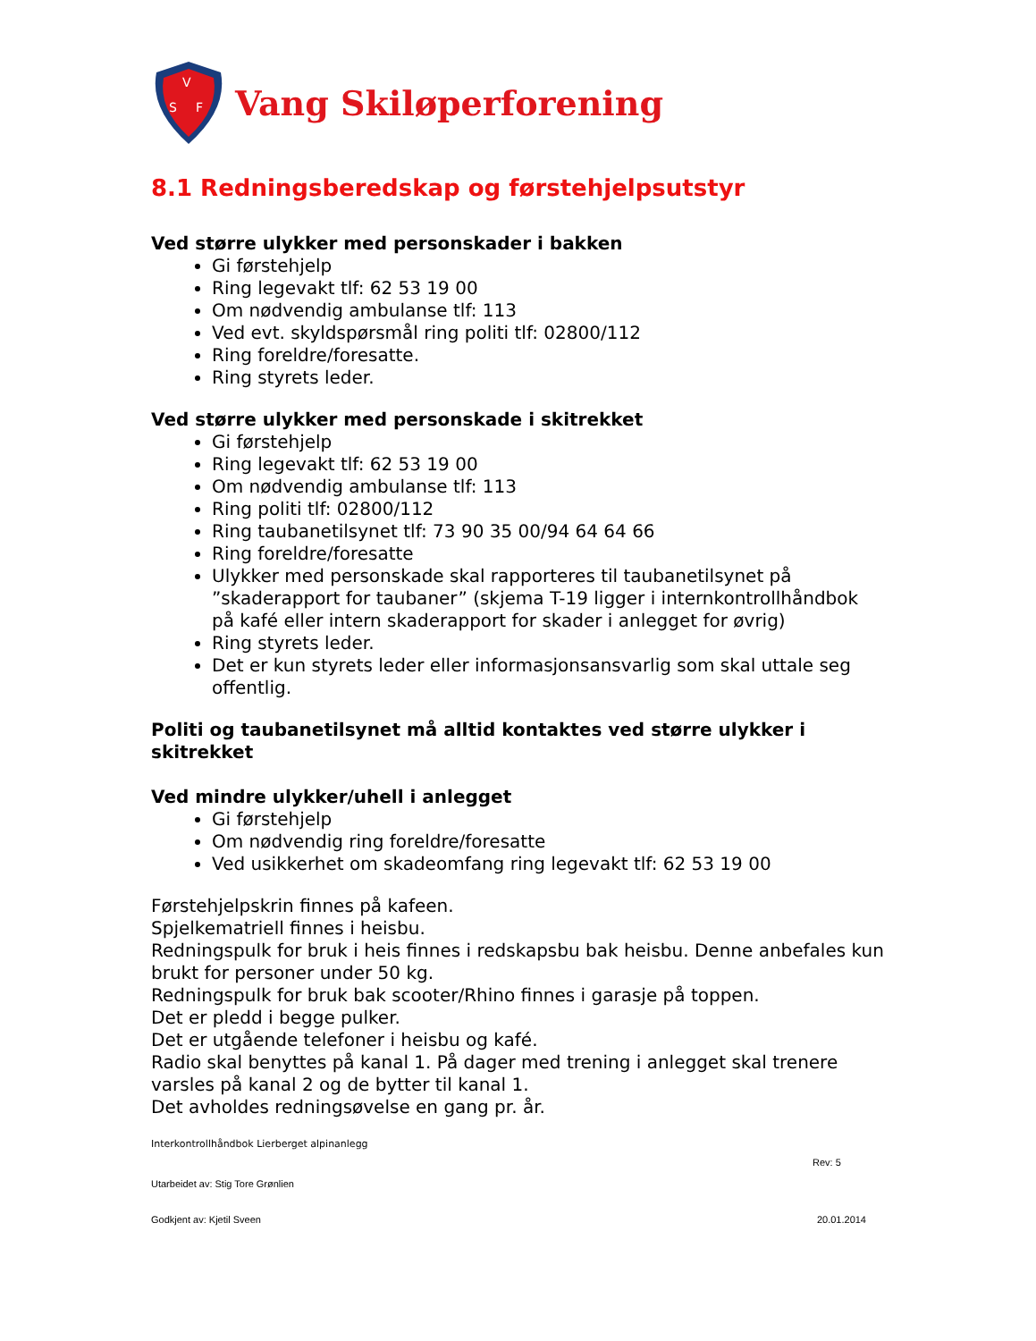V
S
F
Vang Skiløperforening
8.1 Redningsberedskap og førstehjelpsutstyr
Ved større ulykker med personskader i bakken
Gi førstehjelp
Ring legevakt tlf: 62 53 19 00
Om nødvendig ambulanse tlf: 113
Ved evt. skyldspørsmål ring politi tlf: 02800/112
Ring foreldre/foresatte.
Ring styrets leder.
Ved større ulykker med personskade i skitrekket
Gi førstehjelp
Ring legevakt tlf: 62 53 19 00
Om nødvendig ambulanse tlf: 113
Ring politi tlf: 02800/112
Ring taubanetilsynet tlf: 73 90 35 00/94 64 64 66
Ring foreldre/foresatte
Ulykker med personskade skal rapporteres til taubanetilsynet på ”skaderapport for taubaner” (skjema T-19 ligger i internkontrollhåndbok på kafé eller intern skaderapport for skader i anlegget for øvrig)
Ring styrets leder.
Det er kun styrets leder eller informasjonsansvarlig som skal uttale seg offentlig.
Politi og taubanetilsynet må alltid kontaktes ved større ulykker i skitrekket
Ved mindre ulykker/uhell i anlegget
Gi førstehjelp
Om nødvendig ring foreldre/foresatte
Ved usikkerhet om skadeomfang ring legevakt tlf: 62 53 19 00
Førstehjelpskrin finnes på kafeen.
Spjelkematriell finnes i heisbu.
Redningspulk for bruk i heis finnes i redskapsbu bak heisbu. Denne anbefales kun brukt for personer under 50 kg.
Redningspulk for bruk bak scooter/Rhino finnes i garasje på toppen.
Det er pledd i begge pulker.
Det er utgående telefoner i heisbu og kafé.
Radio skal benyttes på kanal 1. På dager med trening i anlegget skal trenere varsles på kanal 2 og de bytter til kanal 1.
Det avholdes redningsøvelse en gang pr. år.
Interkontrollhåndbok Lierberget alpinanlegg
Rev: 5
Utarbeidet av: Stig Tore Grønlien
Godkjent av: Kjetil Sveen 20.01.2014